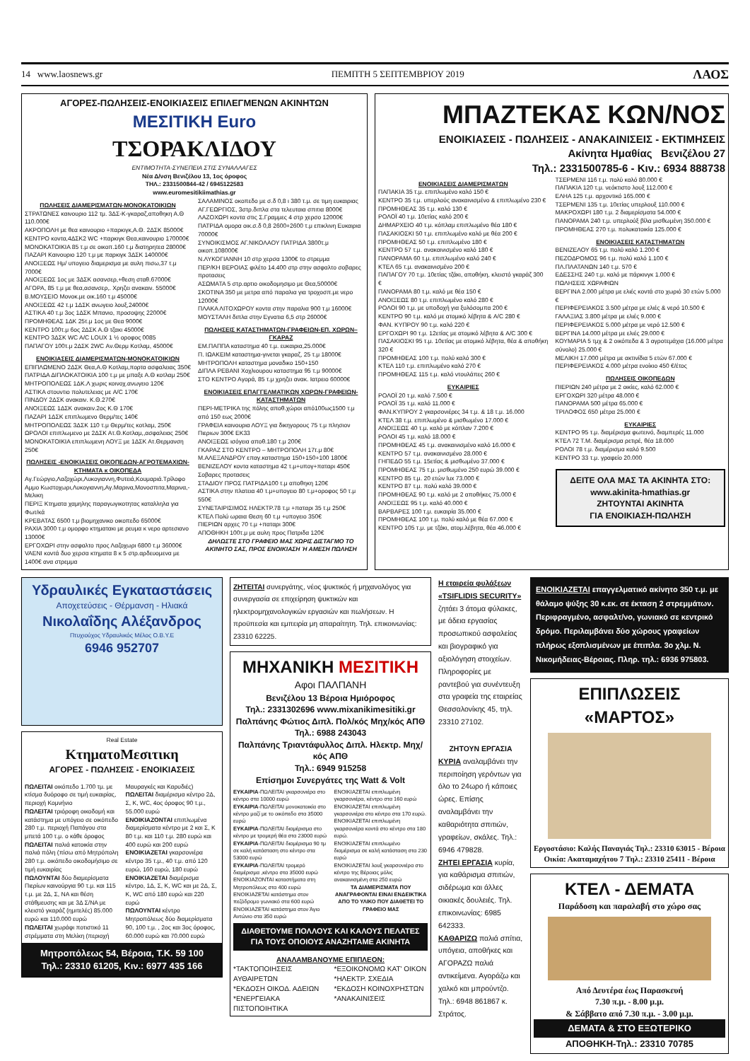14 www.laosnews.gr ΠΕΜΠΤΗ 5 ΣΕΠΤΕΜΒΡΙΟΥ 2019 ΛΑΟΣ
ΑΓΟΡΕΣ-ΠΩΛΗΣΕΙΣ-ΕΝΟΙΚΙΑΣΕΙΣ ΕΠΙΛΕΓΜΕΝΩΝ ΑΚΙΝΗΤΩΝ
ΜΕΣΙΤΙΚΗ Euro
ΤΣΟΡΑΚΛΙΔΟΥ
ΕΝΤΙΜΟΤΗΤΑ-ΣΥΝΕΠΕΙΑ ΣΤΙΣ ΣΥΝΑΛΛΑΓΕΣ
Νέα Δ/νση Βενιζέλου 13, 1ος όροφος
ΤΗΛ.: 2331500844-42 / 6945122583
www.euromesitikiimathias.gr
ΠΩΛΗΣΕΙΣ ΔΙΑΜΕΡΙΣΜΑΤΩΝ-ΜΟΝΟΚΑΤΟΙΚΙΩΝ
ΣΤΡΑΤΩΝΕΣ καινουριο 112 τμ. 3ΔΣ-Κ-γκαραζ,αποθηκη Α.Θ 110.000€
ΑΚΡΟΠΟΛΗ με θεα καινουριο +παρκιγκ,Α.Θ. 2ΔΣΚ 85000€
ΚΕΝΤΡΟ κοντα,4ΔΣΚ2 WC +παρκιγκ Θεα,καινουριο 170000€
ΜΟΝΟΚΑΤΟΙΚΙΑ 85 τ.μ σε οικοπ.160 τ.μ διατηρητεα 28000€
ΠΑΖΑΡΙ Καινουριο 120 τ.μ με παρκιγκ 3ΔΣΚ 140000€
ΑΝΟΙΞΕΩΣ Ημ/ υπογειο διαμερισμα με αυλη πισω,37 τ.μ 7000€
ΑΝΟΙΞΕΩΣ 1ος με 3ΔΣΚ ασανσερ,+θεση σταθ.67000€
ΑΓΟΡΑ, 85 τ.μ με θεα,ασανσερ,. Χρηζει ανακαιν. 55000€
Β.ΜΟΥΣΕΙΟ Μονοκ.με οικ.160 τ.μ 45000€
ΑΝΟΙΞΕΩΣ 42 τ.μ 1ΔΣΚ ανωγειο λουξ,24000€
ΑΣΤΙΚΑ 40 τ.μ 3ος 1ΔΣΚ Μπανιο, προσοψης 22000€
ΠΡΟΜΗΘΕΑΣ 1ΔΚ 25τ.μ 1ος με Θεα 9000€
ΚΕΝΤΡΟ 100τ.μ 6ος 2ΔΣΚ Α.Θ τζακι 45000€
ΚΕΝΤΡΟ 3ΔΣΚ WC A/C LOUX 1 ½ οροφος 0085
ΠΑΠΑΓΟΥ 100τ.μ 2ΔΣΚ 2WC Αν.Θερμ Κοτλαμ, 45000€
ΕΝΟΙΚΙΑΣΕΙΣ ΔΙΑΜΕΡΙΣΜΑΤΩΝ-ΜΟΝΟΚΑΤΟΙΚΙΩΝ
ΕΠΙΠΛΩΜΕΝΟ 2ΔΣΚ Θεα,Α.Θ Κοτλαμ,πορτα ασφαλειας 350€
ΠΑΤΡΙΔΑ ΔΙΠΛΟΚΑΤΟΙΚΙΑ 100 τ.μ με μπαξε Α.Θ κοτλαμ 250€
ΜΗΤΡΟΠΟΛΕΩΣ 1ΔΚ.Λ χωρις κοινοχ.ανωγειο 120€
ΑΣΤΙΚΑ στουντιο πολυτελειας με A/C 170€
ΠΙΝΔΟΥ 2ΔΣΚ ανακαιν. Κ.Θ.270€
ΑΝΟΙΞΕΩΣ 1ΔΣΚ ανακαιν.2ος Κ.Θ 170€
ΠΑΖΑΡΙ 1ΔΣΚ επιπλωμενο Θερμ/τες 140€
ΜΗΤΡΟΠΟΛΕΩΣ 3ΔΣΚ 110 τ.μ Θερμ/τες κοτλαμ, 250€
ΩΡΟΛΟΙ επιπλωμενο με 2ΔΣΚ Ατ.Θ.Κοτλαμ,,ασφαλειας 250€
ΜΟΝΟΚΑΤΟΙΚΙΑ επιπλωμενη ΛΟΥΞ με 1ΔΣΚ Ατ.Θερμανση 250€
ΠΩΛΗΣΕΙΣ -ΕΝΟΙΚΙΑΣΕΙΣ ΟΙΚΟΠΕΔΩΝ-ΑΓΡΟΤΕΜΑΧΙΩΝ-ΚΤΗΜΑΤΑ κ ΟΙΚΟΠΕΔΑ
Αγ.Γεώργιο,Λαζοχώρι,Λυκογιαννη,Φυτειά,Κουμαριά.Τρίλοφο Αμμο Κωστοχωρι,Λυκογιαννη,Αγ.Μαρινα,Μονοσπιτα,Μαρινα,-Μελικη
ΠΕΡΙΞ Κτηματα χαμηλης παραγωγικοτητας καταλληλα για Φωτ/κά
ΚΡΕΒΑΤΑΣ 6500 τ.μ βιομηχανικο οικοπεδο 65000€
ΡΑΧΙΑ 3000 τ.μ ομορφο κτηματακι με ρευμα κ νερο αρτεσιανο 13000€
ΕΡΓΟΧΩΡΙ στην ασφαλτο προς Λαζοχωρι 6800 τ.μ 36000€
VAENI κοντά δυο χερσα κτηματα 8 κ 5 στρ.αρδευομενα με 1400€ ανα στρεμμα
ΣΑΛΑΜΙΝΟΣ οκοπεδο με σ.δ 0,8 ι 380 τ.μ. σε τιμη ευκαιριας
ΑΓ.ΓΕΩΡΓΙΟΣ, 3στρ.διπλα στα τελευταια σπιτια 8000€
ΛΑΖΟΧΩΡΙ κοντα στις Σ.Γραμμες 4 στρ χερσο 12000€
ΠΑΤΡΙΔΑ ομορα οικ.σ.δ 0,8 2600+2600 τ.μ επικλινη Ευκαιρια 70000€
ΣΥΝΟΙΚΙΣΜΟΣ ΑΓ.ΝΙΚΟΛΑΟΥ ΠΑΤΡΙΔΑ 3800τ.μ οικοπ.108000€
Ν.ΛΥΚΟΓΙΑΝΝΗ 10 στρ χερσα 1300€ το στρεμμα
ΠΕΡ/ΚΗ ΒΕΡΟΙΑΣ φιλέτο 14.400 στρ στην ασφαλτο σοβαρες προτασεις
ΑΣΩΜΑΤΑ 5 στρ.αρτιο οικοδομησιμο με Θεα,50000€
ΣΚΟΤΙΝΑ 350 με μετρα από παραλια για τροχοσπ.με νερο 12000€
ΠΛΑΚΑ ΛΙΤΟΧΩΡΟΥ κοντα στην παραλια 900 τ.μ 16000€
ΜΟΥΣΤΑΛΗ διπλα στην Εγνατια 6,5 στρ 26000€
ΠΩΛΗΣΕΙΣ ΚΑΤΑΣΤΗΜΑΤΩΝ-ΓΡΑΦΕΙΩΝ-ΕΠ. ΧΩΡΩΝ–ΓΚΑΡΑΖ
ΕΜ.ΠΑΠΠΑ καταστημα 40 τ.μ. ευκαιρια,25.000€
Π. ΙΩΑΚΕΙΜ καταστημα-γινεται γκαραζ, 25 τ.μ 18000€
ΜΗΤΡΟΠΟΛΗ καταστημα μοναδικο 150+150
ΔΙΠΛΑ ΡΕΒΑΝΙ Χοχλιουρου καταστημα 95 τ.μ 90000€
ΣΤΟ ΚΕΝΤΡΟ Αγορά, 85 τ.μ χρηζει ανακ. Ιατρειο 60000€
ΕΝΟΙΚΙΑΣΕΙΣ ΕΠΑΓΓΕΛΜΑΤΙΚΩΝ ΧΩΡΩΝ-ΓΡΑΦΕΙΩΝ-ΚΑΤΑΣΤΗΜΑΤΩΝ
ΠΕΡΙ-ΜΕΤΡΙΚΑ της πόλης αποθ.χώροι από100ως1500 τ.μ από 150 εως 2000€
ΓΡΑΦΕΙΑ καινουρια ΛΟΥΞ για δικηγορους 75 τ.μ πλησιον Πιεριων 300€ ΕΚ33
ΑΝΟΙΞΕΩΣ ισόγεια αποθ.180 τ.μ 200€
ΓΚΑΡΑΖ ΣΤΟ ΚΕΝΤΡΟ – ΜΗΤΡΟΠΟΛΗ 17τ.μ 80€
Μ.ΑΛΕΞΑΝΔΡΟΥ επαγ.καταστημα 150+150+100 1800€
ΒΕΝΙΖΕΛΟΥ κοντα καταστημα 42 τ.μ+υπογ+παταρι 450€ Σοβαρες προτασεις
ΣΤΑΔΙΟΥ ΠΡΟΣ ΠΑΤΡΙΔΑ100 τ.μ αποθηκη 120€
ΑΣΤΙΚΑ στην πλατεια 40 τ.μ+υπογειο 80 τ.μ+οροφος 50 τ.μ 550€
ΣΥΝΕΤΑΙΡΙΣΙΜΟΣ ΗΛΕΚΤΡ.78 τ.μ +παταρι 35 τ.μ 250€
ΚΤΕΛ Πολύ ωραια Θεση 60 τ.μ +υπογειο 350€
ΠΙΕΡΙΩΝ αρχες 70 τ.μ +παταρι 300€
ΑΠΟΘΗΚΗ 100τ.μ με αυλη προς Πατριδα 120€
ΔΗΛΩΣΤΕ ΣΤΟ ΓΡΑΦΕΙΟ ΜΑΣ ΧΩΡΙΣ ΔΙΣΤΑΓΜΟ ΤΟ ΑΚΙΝΗΤΟ ΣΑΣ, ΠΡΟΣ ΕΝΟΙΚΙΑΣΗ Ή ΑΜΕΣΗ ΠΩΛΗΣΗ
ΜΠΑΖΤΕΚΑΣ ΚΩΝ/ΝΟΣ
ΕΝΟΙΚΙΑΣΕΙΣ - ΠΩΛΗΣΕΙΣ - ΑΝΑΚΑΙΝΙΣΕΙΣ - ΕΚΤΙΜΗΣΕΙΣ
Ακίνητα Ημαθίας Βενιζέλου 27
Τηλ.: 2331500785-6 - Κιν.: 6934 888738
ΕΝΟΙΚΙΑΣΕΙΣ ΔΙΑΜΕΡΙΣΜΑΤΩΝ
ΠΑΠΑΚΙΑ 35 τ.μ. επιπλωμένο καλό 150 €
ΚΕΝΤΡΟ 35 τ.μ. υπερλούς ανακαινισμένο & επιπλωμένο 230 €
ΠΡΟΜΗΘΕΑΣ 35 τ.μ. καλό 130 €
ΡΟΛΟΪ 40 τ.μ. 10ετίας καλό 200 €
ΔΗΜΑΡΧΕΙΟ 40 τ.μ. κόπλαμ επιπλωμένο θέα 180 €
ΠΑΣΑΚΙΟΣΚΙ 50 τ.μ. επιπλωμένο καλό με θέα 200 €
ΠΡΟΜΗΘΕΑΣ 50 τ.μ. επιπλωμένο 180 €
ΚΕΝΤΡΟ 57 τ.μ. ανακαινισμένο καλό 180 €
ΠΑΝΟΡΑΜΑ 60 τ.μ. επιπλωμένο καλό 240 €
ΚΤΕΛ 65 τ.μ. ανακαινισμένο 200 €
ΠΑΠΑΓΟΥ 70 τ.μ. 10ετίας τζάκι, αποθήκη, κλειστό γκαράζ 300 €
ΠΑΝΟΡΑΜΑ 80 τ.μ. καλό με θέα 150 €
ΑΝΟΙΞΕΩΣ 80 τ.μ. επιπλωμένο καλό 280 €
ΡΟΛΟΙ 90 τ.μ. με υποδοχή για ξυλόσομπα 200 €
ΚΕΝΤΡΟ 90 τ.μ. καλό με ατομικό λέβητα & A/C 280 €
ΦΑΝ. ΚΥΠΡΟΥ 90 τ.μ. καλό 220 €
ΕΡΓΟΧΩΡΙ 90 τ.μ. 12ετίας με ατομικό λέβητα & A/C 300 €
ΠΑΣΑΚΙΟΣΚΙ 95 τ.μ. 10ετίας με ατομικό λέβητα, θέα & αποθήκη 320 €
ΠΡΟΜΗΘΕΑΣ 100 τ.μ. πολύ καλό 300 €
ΚΤΕΛ 110 τ.μ. επιπλωμένο καλό 270 €
ΠΡΟΜΗΘΕΑΣ 115 τ.μ. καλό ντουλάπες 260 €
ΕΥΚΑΙΡΙΕΣ
ΡΟΛΟΪ 20 τ.μ. καλό 7.500 €
ΡΟΛΟΪ 35 τ.μ. καλό 11.000 €
ΦΑΝ.ΚΥΠΡΟΥ 2 γκαρσονιέρες 34 τ.μ. & 18 τ.μ. 16.000
ΚΤΕΛ 38 τ.μ. επιπλωμένο & μισθωμένο 17.000 €
ΑΝΟΙΞΕΩΣ 40 τ.μ. καλό με κόπλαν 7.200 €
ΡΟΛΟΙ 45 τ.μ. καλό 18.000 €
ΠΡΟΜΗΘΕΑΣ 45 τ.μ. ανακαινισμένο καλό 16.000 €
ΚΕΝΤΡΟ 57 τ.μ. ανακαινισμένο 28.000 €
ΓΗΠΕΔΟ 55 τ.μ. 15ετίας & μισθωμένο 37.000 €
ΠΡΟΜΗΘΕΑΣ 75 τ.μ. μισθωμένο 250 ευρώ 39.000 €
ΚΕΝΤΡΟ 85 τ.μ. 20 ετών lux 73.000 €
ΚΕΝΤΡΟ 87 τ.μ. πολύ καλό 39.000 €
ΠΡΟΜΗΘΕΑΣ 90 τ.μ. καλό με 2 αποθήκες 75.000 €
ΑΝΟΙΞΕΩΣ 95 τ.μ. καλό 40.000 €
ΒΑΡΒΑΡΕΣ 100 τ.μ. ευκαιρία 35.000 €
ΠΡΟΜΗΘΕΑΣ 100 τ.μ. πολύ καλό με θέα 67.000 €
ΚΕΝΤΡΟ 105 τ.μ. με τζάκι, ατομ.λέβητα, θέα 46.000 €
ΤΣΕΡΜΕΝΙ 116 τ.μ. πολύ καλό 80.000 €
ΠΑΠΑΚΙΑ 120 τ.μ. νεόκτιστο λουξ 112.000 €
ΕΛΗΑ 125 τ.μ. αρχοντικό 165.000 €
ΤΣΕΡΜΕΝΙ 135 τ.μ. 10ετίας υπερλουξ 110.000 €
ΜΑΚΡΟΧΩΡΙ 180 τ.μ. 2 διαμερίσματα 54.000 €
ΠΑΝΟΡΑΜΑ 240 τ.μ. υπερλούξ βίλα μισθωμένη 350.000 €
ΠΡΟΜΗΘΕΑΣ 270 τ.μ. πολυκατοικία 125.000 €
ΕΝΟΙΚΙΑΣΕΙΣ ΚΑΤΑΣΤΗΜΑΤΩΝ
ΒΕΝΙΖΕΛΟΥ 65 τ.μ. πολύ καλό 1.200 €
ΠΕΖΟΔΡΟΜΟΣ 96 τ.μ. πολύ καλό 1.100 €
ΠΛ.ΠΛΑΤΑΝΩΝ 140 τ.μ. 570 €
ΕΔΕΣΣΗΣ 240 τ.μ. καλό με πάρκινγκ 1.000 €
ΠΩΛΗΣΕΙΣ ΧΩΡΑΦΙΩΝ
ΒΕΡΓΙΝΑ 2.000 μέτρα με ελιές κοντά στο χωριό 30 ετών 5.000 €
ΠΕΡΙΦΕΡΕΙΑΚΟΣ 3.500 μέτρα με ελιές & νερό 10.500 €
ΓΑΛΑΞΙΑΣ 3.800 μέτρα με ελιές 9.000 €
ΠΕΡΙΦΕΡΕΙΑΚΟΣ 5.000 μέτρα με νερό 12.500 €
ΒΕΡΓΙΝΑ 14.000 μέτρα με ελιές 29.000 €
ΚΟΥΜΑΡΙΑ 5 τμχ & 2 οικόπεδα & 3 αγροτεμάχια (16.000 μέτρα σύνολο) 25.000 €
ΜΕΛΙΚΗ 17.000 μέτρα με ακτινίδια 5 ετών 67.000 €
ΠΕΡΙΦΕΡΕΙΑΚΟΣ 4.000 μέτρα ενοίκιο 450 €/έτος
ΠΩΛΗΣΕΙΣ ΟΙΚΟΠΕΔΩΝ
ΠΙΕΡΙΩΝ 240 μέτρα με 2 οικίες, καλό 62.000 €
ΕΡΓΟΧΩΡΙ 320 μέτρα 48.000 €
ΠΑΝΟΡΑΜΑ 500 μέτρα 65.000 €
ΤΡΙΛΟΦΟΣ 650 μέτρα 25.000 €
ΕΥΚΑΙΡΙΕΣ
ΚΕΝΤΡΟ 95 τ.μ. διαμέρισμα φωτεινό, διαμπερές 11.000
ΚΤΕΛ 72 Τ.Μ. διαμέρισμα ρετιρέ, θέα 18.000
ΡΟΛΟΙ 78 τ.μ. διαμέρισμα καλό 9.500
ΚΕΝΤΡΟ 33 τ.μ. γραφείο 20.000
ΔΕΙΤΕ ΟΛΑ ΜΑΣ ΤΑ ΑΚΙΝΗΤΑ ΣΤΟ:
www.akinita-hmathias.gr
ΖΗΤΟΥΝΤΑΙ ΑΚΙΝΗΤΑ
ΓΙΑ ΕΝΟΙΚΙΑΣΗ-ΠΩΛΗΣΗ
Υδραυλικές Εγκαταστάσεις
Αποχετεύσεις - Θέρμανση - Ηλιακά
Νικολαΐδης Αλέξανδρος
Πτυχιούχος Υδραυλικός Μέλος Ο.Β.Υ.Ε
6946 952707
Real Estate
ΚτηματοΜεσιτικη
ΑΓΟΡΕΣ - ΠΩΛΗΣΕΙΣ - ΕΝΟΙΚΙΑΣΕΙΣ
ΠΩΛΕΙΤΑΙ οικόπεδο 1.700 τμ. με κτίσμα δυόροφο σε τιμή ευκαιρίας, περιοχή Κομνήνιο
ΠΩΛΕΙΤΑΙ τριόροφη οικοδομή και κατάστημα με υπόγειο σε οικόπεδο 280 τ.μ. περιοχή Παπάγου στα μπετά 100 τ.μ. ο κάθε όροφος
ΠΩΛΕΙΤΑΙ παλιά κατοικία στην παλιά πόλη (πίσω από Μητρόπολη 280 τ.μ. οικόπεδο οικοδομήσιμο σε τιμή ευκαιρίας
ΠΩΛΟΥΝΤΑΙ δύο διαμερίσματα Πιερίων καινούργια 90 τ.μ. και 115 τ.μ. με 2Δ, Σ, ΝΑ και θέση στάθμευσης και με 3Δ Σ/ΝΑ με κλειστό γκαράζ (ημιτελές) 85.000 ευρώ και 110.000 ευρώ
ΠΩΛΕΙΤΑΙ χωράφι ποτιστικό 11 στρέμματα στη Μελίκη (περιοχή Μαυραγκές και Καρυδιές)
ΠΩΛΕΙΤΑΙ διαμέρισμα κέντρο 2Δ, Σ, Κ, WC, 4ος όροφος 90 τ.μ., 55.000 ευρώ
ΕΝΟΙΚΙΑΖΟΝΤΑΙ επιπλωμένα διαμερίσματα κέντρο με 2 και Σ, Κ 80 τ.μ. και 110 τ.μ. 280 ευρώ και 400 ευρώ και 200 ευρώ
ΕΝΟΙΚΙΑΖΕΤΑΙ γκαρσονιέρα κέντρο 35 τ.μ., 40 τ.μ. από 120 ευρώ, 160 ευρώ, 180 ευρώ
ΕΝΟΙΚΙΑΖΕΤΑΙ διαμέρισμα κέντρο, 1Δ, Σ, Κ, WC και με 2Δ, Σ, Κ, WC από 180 ευρώ και 220 ευρώ
ΠΩΛΟΥΝΤΑΙ κέντρο Μητροπόλεως δύο διαμερίσματα 90, 100 τ.μ. , 2ος και 3ος όροφος, 60.000 ευρώ και 70.000 ευρώ
Μητροπόλεως 54, Βέροια, Τ.Κ. 59 100
Τηλ.: 23310 61205, Κιν.: 6977 435 166
ΖΗΤΕΙΤΑΙ συνεργάτης, νέος ψυκτικός ή μηχανολόγος για συνεργασία σε επιχείρηση ψυκτικών και ηλεκτρομηχανολογικών εργασιών και πωλήσεων. Η προϋπεσία και εμπειρία μη απαραίτητη. Τηλ. επικοινωνίας: 23310 62225.
ΜΗΧΑΝΙΚΗ ΜΕΣΙΤΙΚΗ
Αφοι ΠΑΛΠΑΝΗ
Βενιζέλου 13 Βέροια Ημιόροφος
Τηλ.: 2331302696 www.mixanikimesitiki.gr
Παλπάνης Φώτιος Διπλ. Πολ/κός Μηχ/κός ΑΠΘ
Τηλ.: 6988 243043
Παλπάνης Τριαντάφυλλος Διπλ. Ηλεκτρ. Μηχ/κός ΑΠΘ
Τηλ.: 6949 915258
Επίσημοι Συνεργάτες της Watt & Volt
ΕΥΚΑΙΡΙΑ-ΠΩΛΕΙΤΑΙ γκαρσονιέρα στο κέντρο στα 10000 ευρώ
ΕΥΚΑΙΡΙΑ-ΠΩΛΕΙΤΑΙ μονοκατοικία στο κέντρο μαζί με το οικόπεδο στα 35000 ευρώ
ΕΥΚΑΙΡΙΑ-ΠΩΛΕΙΤΑΙ διαμέρισμα στο κέντρο με τρομερή θέα στα 23000 ευρώ
ΕΥΚΑΙΡΙΑ-ΠΩΛΕΙΤΑΙ διαμέρισμα 90 τμ σε καλή κατάσταση στο κέντρο στα 53000 ευρώ
ΕΥΚΑΙΡΙΑ-ΠΩΛΕΙΤΑΙ τρομερό διαμέρισμα ,κέντρο στα 35000 ευρώ
ΕΝΟΙΚΙΑΖΟΝΤΑΙ καταστήματα στη Μητροπόλεως στα 400 ευρώ
ΕΝΟΙΚΙΑΖΕΤΑΙ κατάστημα στον πεζόδρομο γωνιακό στα 600 ευρώ
ΕΝΟΙΚΙΑΖΕΤΑΙ κατάστημα στον Άγιο Αντώνιο στα 350 ευρώ
ΕΝΟΙΚΙΑΖΕΤΑΙ επιπλωμένη γκαρσονιέρα, κέντρο στα 160 ευρώ
ΕΝΟΙΚΙΑΖΕΤΑΙ επιπλωμένη γκαρσονιέρα στο κέντρο στα 170 ευρώ.
ΕΝΟΙΚΙΑΖΕΤΑΙ επιπλωμένη γκαρσονιέρα κοντά στο κέντρο στα 180 ευρώ.
ΕΝΟΙΚΙΑΖΕΤΑΙ επιπλωμένο διαμέρισμα σε καλή κατάσταση στα 230 ευρώ
ΕΝΟΙΚΙΑΖΕΤΑΙ λουξ γκαρσονιέρα στο κέντρο της Βέροιας μόλις ανακαινισμένη στα 250 ευρώ
ΤΑ ΔΙΑΜΕΡΙΣΜΑΤΑ ΠΟΥ ΑΝΑΓΡΑΦΟΝΤΑΙ ΕΙΝΑΙ ΕΝΔΕΙΚΤΙΚΑ ΑΠΟ ΤΟ ΥΛΙΚΟ ΠΟΥ ΔΙΑΘΕΤΕΙ ΤΟ ΓΡΑΦΕΙΟ ΜΑΣ
ΔΙΑΘΕΤΟΥΜΕ ΠΟΛΛΟΥΣ ΚΑΙ ΚΑΛΟΥΣ ΠΕΛΑΤΕΣ ΓΙΑ ΤΟΥΣ ΟΠΟΙΟΥΣ ΑΝΑΖΗΤΑΜΕ ΑΚΙΝΗΤΑ
ΑΝΑΛΑΜΒΑΝΟΥΜΕ ΕΠΙΠΛΕΟΝ:
*ΤΑΚΤΟΠΟΙΗΣΕΙΣ ΑΥΘΑΙΡΕΤΩΝ
*ΕΚΔΟΣΗ ΟΙΚΟΔ. ΑΔΕΙΩΝ
*ΕΝΕΡΓΕΙΑΚΑ ΠΙΣΤΟΠΟΙΗΤΙΚΑ
*ΕΞΟΙΚΟΝΟΜΩ ΚΑΤ' ΟΙΚΟΝ
*ΗΛΕΚΤΡ. ΣΧΕΔΙΑ
*ΕΚΔΟΣΗ ΚΟΙΝΟΧΡΗΣΤΩΝ
*ΑΝΑΚΑΙΝΙΣΕΙΣ
Η εταιρεία φυλάξεων «TSIFLIDIS SECURITY» ζητάει 3 άτομα φύλακες, με άδεια εργασίας προσωπικού ασφαλείας και βιογραφικό για αξιολόγηση στοιχείων. Πληροφορίες με ραντεβού για συνέντευξη στα γραφεία της εταιρείας Θεσσαλονίκης 45, τηλ. 23310 27102.
ΖΗΤΟΥΝ ΕΡΓΑΣΙΑ
ΚΥΡΙΑ αναλαμβάνει την περιποίηση γερόντων για όλο το 24ωρο ή κάποιες ώρες. Επίσης αναλαμβάνει την καθαριότητα σπιτιών, γραφείων, σκάλες. Τηλ.: 6946 479828.
ΖΗΤΕΙ ΕΡΓΑΣΙΑ κυρία, για καθάρισμα σπιτιών, σιδέρωμα και άλλες οικιακές δουλειές. Τηλ. επικοινωνίας: 6985 642333.
ΚΑΘΑΡΙΖΩ παλιά σπίτια, υπόγεια, αποθήκες και ΑΓΟΡΑΖΩ παλιά αντικείμενα. Αγοράζω και χαλκό και μπρούντζο. Τηλ.: 6948 861867 κ. Στράτος.
ΕΝΟΙΚΙΑΖΕΤΑΙ επαγγελματικό ακίνητο 350 τ.μ. με θάλαμο ψύξης 30 κ.εκ. σε έκταση 2 στρεμμάτων. Περιφραγμένο, ασφαλτ/νο, γωνιακό σε κεντρικό δρόμο. Περιλαμβάνει δύο χώρους γραφείων πλήρως εξοπλισμένων με έπιπλα. 3ο χλμ. Ν. Νικομήδειας-Βέροιας. Πληρ. τηλ.: 6936 975803.
ΕΠΙΠΛΩΣΕΙΣ «ΜΑΡΤΟΣ»
Εργοστάσιο: Καλής Παναγιάς Τηλ.: 23310 63015 - Βέροια
Οικία: Ακαταμαχήτου 7 Τηλ.: 23310 25411 - Βέροια
ΚΤΕΛ - ΔΕΜΑΤΑ
Παράδοση και παραλαβή στο χώρο σας
Από Δευτέρα έως Παρασκευή
7.30 π.μ. - 8.00 μ.μ.
& Σάββατο από 7.30 π.μ. - 3.00 μ.μ.
ΔΕΜΑΤΑ & ΣΤΟ ΕΞΩΤΕΡΙΚΟ
ΑΠΟΘΗΚΗ-Τηλ.: 23310 70785